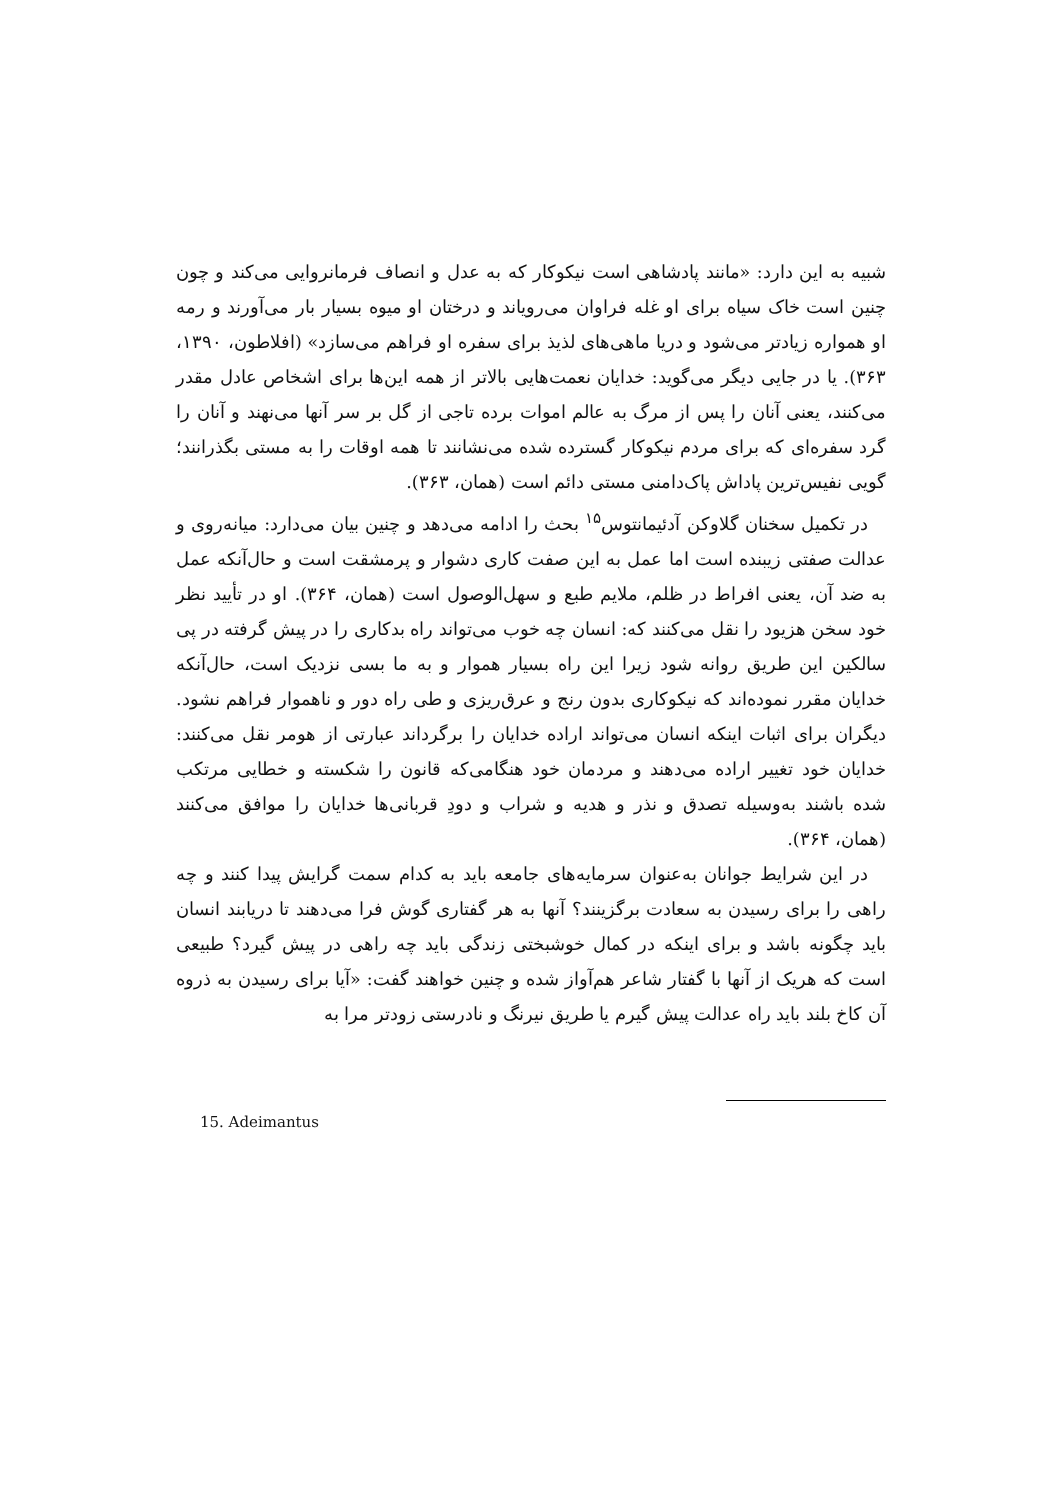شبیه به این دارد: «مانند پادشاهی است نیکوکار که به عدل و انصاف فرمانروایی می‌کند و چون چنین است خاک سیاه برای او غله فراوان می‌رویاند و درختان او میوه بسیار بار می‌آورند و رمه او همواره زیادتر می‌شود و دریا ماهی‌های لذیذ برای سفره او فراهم می‌سازد» (افلاطون، ۱۳۹۰، ۳۶۳). یا در جایی دیگر می‌گوید: خدایان نعمت‌هایی بالاتر از همه این‌ها برای اشخاص عادل مقدر می‌کنند، یعنی آنان را پس از مرگ به عالم اموات برده تاجی از گل بر سر آنها می‌نهند و آنان را گرد سفره‌ای که برای مردم نیکوکار گسترده شده می‌نشانند تا همه اوقات را به مستی بگذرانند؛ گویی نفیس‌ترین پاداش پاک‌دامنی مستی دائم است (همان، ۳۶۳).
در تکمیل سخنان گلاوکن آدئیمانتوس<sup>۱۵</sup> بحث را ادامه می‌دهد و چنین بیان می‌دارد: میانه‌روی و عدالت صفتی زیبنده است اما عمل به این صفت کاری دشوار و پرمشقت است و حال‌آنکه عمل به ضد آن، یعنی افراط در ظلم، ملایم طبع و سهل‌الوصول است (همان، ۳۶۴). او در تأیید نظر خود سخن هزیود را نقل می‌کنند که: انسان چه خوب می‌تواند راه بدکاری را در پیش گرفته در پی سالکین این طریق روانه شود زیرا این راه بسیار هموار و به ما بسی نزدیک است، حال‌آنکه خدایان مقرر نموده‌اند که نیکوکاری بدون رنج و عرق‌ریزی و طی راه دور و ناهموار فراهم نشود. دیگران برای اثبات اینکه انسان می‌تواند اراده خدایان را برگرداند عبارتی از هومر نقل می‌کنند: خدایان خود تغییر اراده می‌دهند و مردمان خود هنگامی‌که قانون را شکسته و خطایی مرتکب شده باشند به‌وسیله تصدق و نذر و هدیه و شراب و دودِ قربانی‌ها خدایان را موافق می‌کنند (همان، ۳۶۴).
در این شرایط جوانان به‌عنوان سرمایه‌های جامعه باید به کدام سمت گرایش پیدا کنند و چه راهی را برای رسیدن به سعادت برگزینند؟ آنها به هر گفتاری گوش فرا می‌دهند تا دریابند انسان باید چگونه باشد و برای اینکه در کمال خوشبختی زندگی باید چه راهی در پیش گیرد؟ طبیعی است که هریک از آنها با گفتار شاعر هم‌آواز شده و چنین خواهند گفت: «آیا برای رسیدن به ذروه آن کاخ بلند باید راه عدالت پیش گیرم یا طریق نیرنگ و نادرستی زودتر مرا به
15. Adeimantus